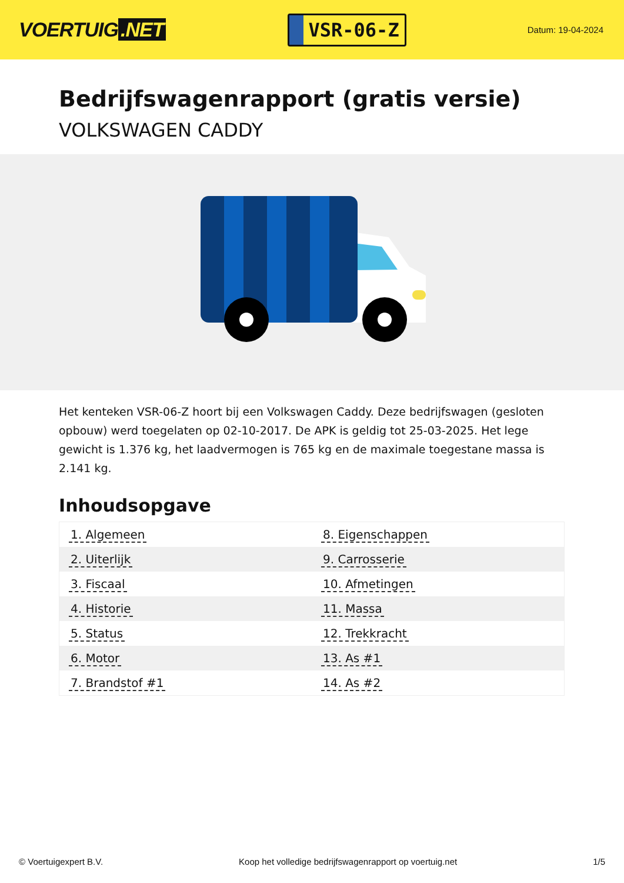VOERTUIG.NET
VSR-06-Z
Datum: 19-04-2024
Bedrijfswagenrapport (gratis versie)
VOLKSWAGEN CADDY
Het kenteken VSR-06-Z hoort bij een Volkswagen Caddy. Deze bedrijfswagen (gesloten opbouw) werd toegelaten op 02-10-2017. De APK is geldig tot 25-03-2025. Het lege gewicht is 1.376 kg, het laadvermogen is 765 kg en de maximale toegestane massa is 2.141 kg.
Inhoudsopgave
| 1. Algemeen | 8. Eigenschappen |
| 2. Uiterlijk | 9. Carrosserie |
| 3. Fiscaal | 10. Afmetingen |
| 4. Historie | 11. Massa |
| 5. Status | 12. Trekkracht |
| 6. Motor | 13. As #1 |
| 7. Brandstof #1 | 14. As #2 |
© Voertuigexpert B.V. Koop het volledige bedrijfswagenrapport op voertuig.net 1/5